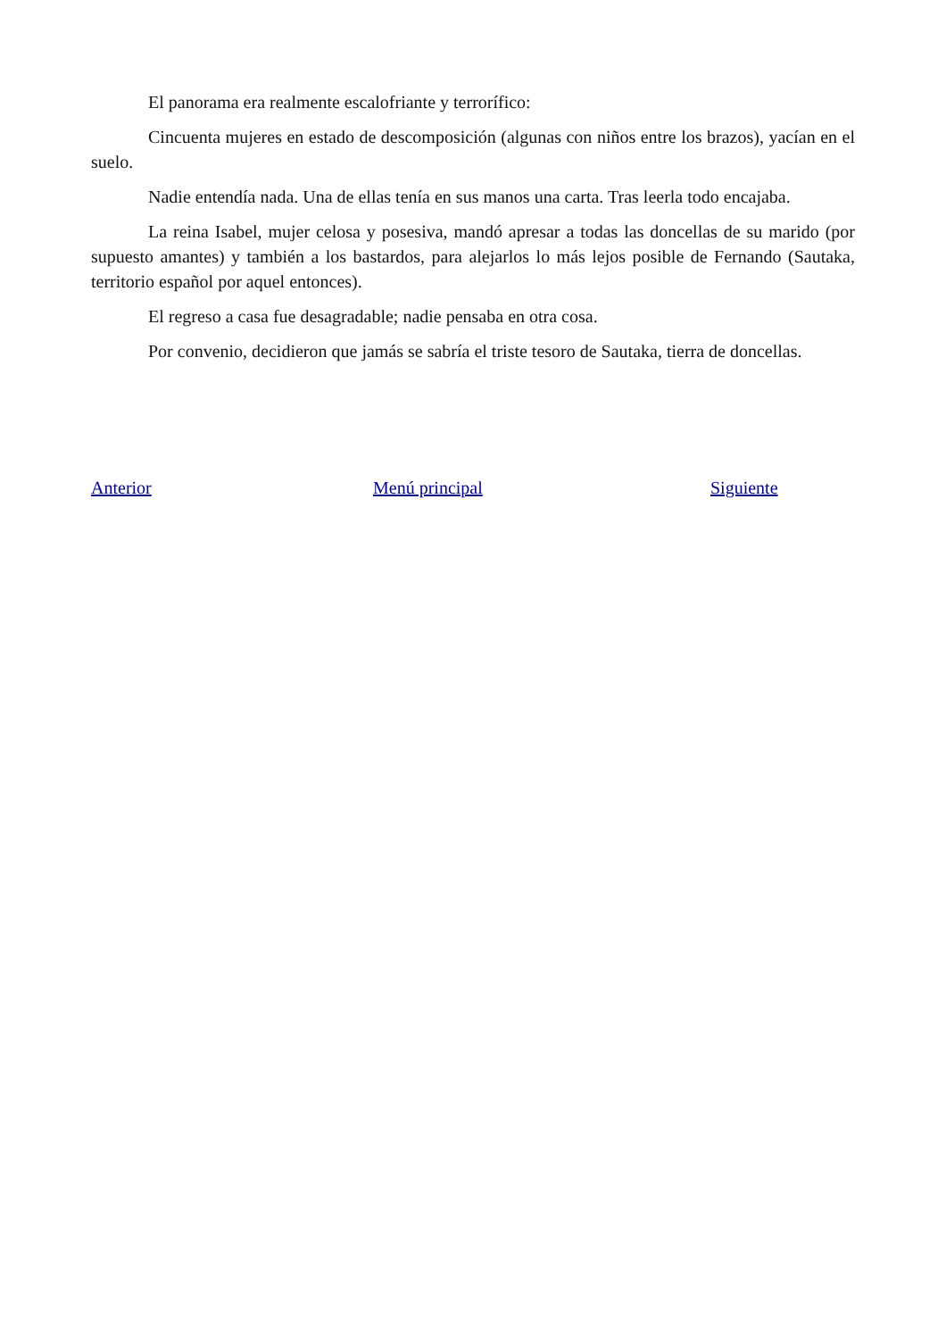El panorama era realmente escalofriante y terrorífico:
Cincuenta mujeres en estado de descomposición (algunas con niños entre los brazos), yacían en el suelo.
Nadie entendía nada. Una de ellas tenía en sus manos una carta. Tras leerla todo encajaba.
La reina Isabel, mujer celosa y posesiva, mandó apresar a todas las doncellas de su marido (por supuesto amantes) y también a los bastardos, para alejarlos lo más lejos posible de Fernando (Sautaka, territorio español por aquel entonces).
El regreso a casa fue desagradable; nadie pensaba en otra cosa.
Por convenio, decidieron que jamás se sabría el triste tesoro de Sautaka, tierra de doncellas.
Anterior Menú principal Siguiente